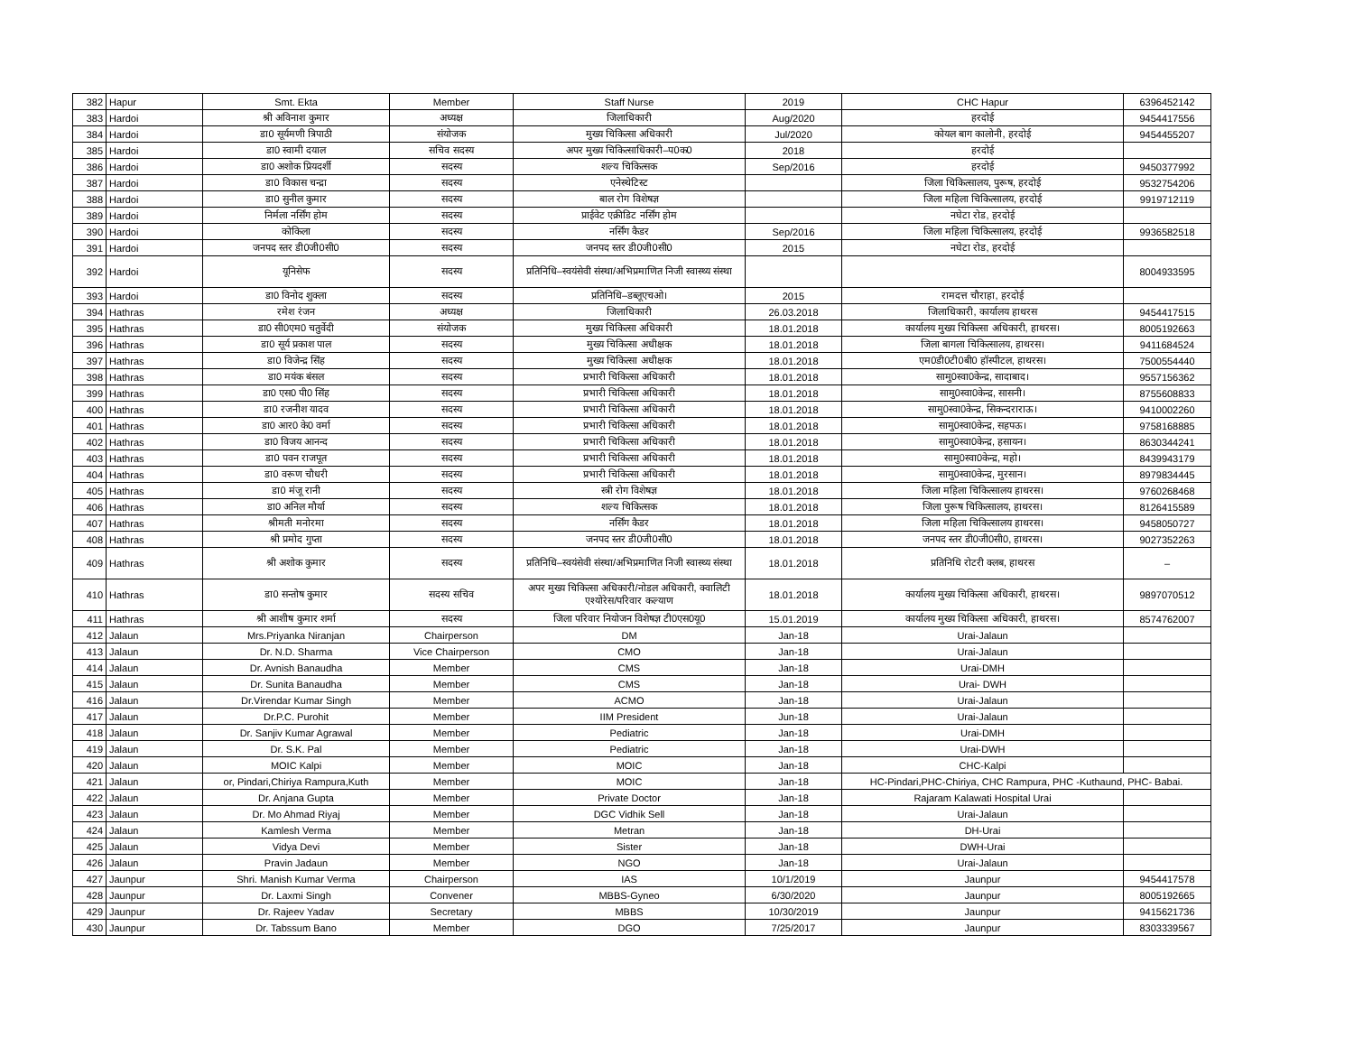| 382 | Hapur | Smt. Ekta | Member | Staff Nurse | 2019 | CHC Hapur | 6396452142 |
| 383 | Hardoi | श्री अविनाश कुमार | अध्यक्ष | जिलाधिकारी | Aug/2020 | हरदोई | 9454417556 |
| 384 | Hardoi | डा0 सूर्यमणी त्रिपाठी | संयोजक | मुख्य चिकित्सा अधिकारी | Jul/2020 | कोयल बाग कालोनी, हरदोई | 9454455207 |
| 385 | Hardoi | डा0 स्वामी दयाल | सचिव सदस्य | अपर मुख्य चिकित्साधिकारी–प0क0 | 2018 | हरदोई | |
| 386 | Hardoi | डा0 अशोक प्रियदर्शी | सदस्य | शल्य चिकित्सक | Sep/2016 | हरदोई | 9450377992 |
| 387 | Hardoi | डा0 विकास चन्द्रा | सदस्य | एनेस्थेटिस्ट | | जिला चिकित्सालय, पुरूष, हरदोई | 9532754206 |
| 388 | Hardoi | डा0 सुनील कुमार | सदस्य | बाल रोग विशेषज्ञ | | जिला महिला चिकित्सालय, हरदोई | 9919712119 |
| 389 | Hardoi | निर्मला नर्सिंग होम | सदस्य | प्राईवेट एक्रीडिट नर्सिंग होम | | नघेटा रोड, हरदोई | |
| 390 | Hardoi | कोकिला | सदस्य | नर्सिंग कैडर | Sep/2016 | जिला महिला चिकित्सालय, हरदोई | 9936582518 |
| 391 | Hardoi | जनपद स्तर डी0जी0सी0 | सदस्य | जनपद स्तर डी0जी0सी0 | 2015 | नघेटा रोड, हरदोई | |
| 392 | Hardoi | यूनिसेफ | सदस्य | प्रतिनिधि–स्वयंसेवी संस्था/अभिप्रमाणित निजी स्वास्थ्य संस्था | | | 8004933595 |
| 393 | Hardoi | डा0 विनोद शुक्ला | सदस्य | प्रतिनिधि–डब्लूएचओ। | 2015 | रामदत्त चौराहा, हरदोई | |
| 394 | Hathras | रमेश रंजन | अध्यक्ष | जिलाधिकारी | 26.03.2018 | जिलाधिकारी, कार्यालय हाथरस | 9454417515 |
| 395 | Hathras | डा0 सी0एम0 चतुर्वेदी | संयोजक | मुख्य चिकित्सा अधिकारी | 18.01.2018 | कार्यालय मुख्य चिकित्सा अधिकारी, हाथरस। | 8005192663 |
| 396 | Hathras | डा0 सूर्य प्रकाश पाल | सदस्य | मुख्य चिकित्सा अधीक्षक | 18.01.2018 | जिला बागला चिकित्सालय, हाथरस। | 9411684524 |
| 397 | Hathras | डा0 विजेन्द्र सिंह | सदस्य | मुख्य चिकित्सा अधीक्षक | 18.01.2018 | एम0डी0टी0बी0 हॉस्पीटल, हाथरस। | 7500554440 |
| 398 | Hathras | डा0 मयंक बंसल | सदस्य | प्रभारी चिकित्सा अधिकारी | 18.01.2018 | सामु0स्वा0केन्द्र, सादाबाद। | 9557156362 |
| 399 | Hathras | डा0 एस0 पी0 सिंह | सदस्य | प्रभारी चिकित्सा अधिकारी | 18.01.2018 | सामु0स्वा0केन्द्र, सासनी। | 8755608833 |
| 400 | Hathras | डा0 रजनीश यादव | सदस्य | प्रभारी चिकित्सा अधिकारी | 18.01.2018 | सामु0स्वा0केन्द्र, सिकन्दराराऊ। | 9410002260 |
| 401 | Hathras | डा0 आर0 के0 वर्मा | सदस्य | प्रभारी चिकित्सा अधिकारी | 18.01.2018 | सामु0स्वा0केन्द्र, सहपऊ। | 9758168885 |
| 402 | Hathras | डा0 विजय आनन्द | सदस्य | प्रभारी चिकित्सा अधिकारी | 18.01.2018 | सामु0स्वा0केन्द्र, हसायन। | 8630344241 |
| 403 | Hathras | डा0 पवन राजपूत | सदस्य | प्रभारी चिकित्सा अधिकारी | 18.01.2018 | सामु0स्वा0केन्द्र, महो। | 8439943179 |
| 404 | Hathras | डा0 वरूण चौधरी | सदस्य | प्रभारी चिकित्सा अधिकारी | 18.01.2018 | सामु0स्वा0केन्द्र, मुरसान। | 8979834445 |
| 405 | Hathras | डा0 मंजू रानी | सदस्य | स्त्री रोग विशेषज्ञ | 18.01.2018 | जिला महिला चिकित्सालय हाथरस। | 9760268468 |
| 406 | Hathras | डा0 अनिल मौर्या | सदस्य | शल्य चिकित्सक | 18.01.2018 | जिला पुरूष चिकित्सालय, हाथरस। | 8126415589 |
| 407 | Hathras | श्रीमती मनोरमा | सदस्य | नर्सिंग कैडर | 18.01.2018 | जिला महिला चिकित्सालय हाथरस। | 9458050727 |
| 408 | Hathras | श्री प्रमोद गुप्ता | सदस्य | जनपद स्तर डी0जी0सी0 | 18.01.2018 | जनपद स्तर डी0जी0सी0, हाथरस। | 9027352263 |
| 409 | Hathras | श्री अशोक कुमार | सदस्य | प्रतिनिधि–स्वयंसेवी संस्था/अभिप्रमाणित निजी स्वास्थ्य संस्था | 18.01.2018 | प्रतिनिधि रोटरी क्लब, हाथरस | – |
| 410 | Hathras | डा0 सन्तोष कुमार | सदस्य सचिव | अपर मुख्य चिकित्सा अधिकारी/नोडल अधिकारी, क्वालिटी एश्योरेस/परिवार कल्याण | 18.01.2018 | कार्यालय मुख्य चिकित्सा अधिकारी, हाथरस। | 9897070512 |
| 411 | Hathras | श्री आशीष कुमार शर्मा | सदस्य | जिला परिवार नियोजन विशेषज्ञ टी0एस0यू0 | 15.01.2019 | कार्यालय मुख्य चिकित्सा अधिकारी, हाथरस। | 8574762007 |
| 412 | Jalaun | Mrs.Priyanka Niranjan | Chairperson | DM | Jan-18 | Urai-Jalaun | |
| 413 | Jalaun | Dr. N.D. Sharma | Vice Chairperson | CMO | Jan-18 | Urai-Jalaun | |
| 414 | Jalaun | Dr. Avnish Banaudha | Member | CMS | Jan-18 | Urai-DMH | |
| 415 | Jalaun | Dr. Sunita Banaudha | Member | CMS | Jan-18 | Urai- DWH | |
| 416 | Jalaun | Dr.Virendar Kumar Singh | Member | ACMO | Jan-18 | Urai-Jalaun | |
| 417 | Jalaun | Dr.P.C. Purohit | Member | IIM President | Jun-18 | Urai-Jalaun | |
| 418 | Jalaun | Dr. Sanjiv Kumar Agrawal | Member | Pediatric | Jan-18 | Urai-DMH | |
| 419 | Jalaun | Dr. S.K. Pal | Member | Pediatric | Jan-18 | Urai-DWH | |
| 420 | Jalaun | MOIC Kalpi | Member | MOIC | Jan-18 | CHC-Kalpi | |
| 421 | Jalaun | or, Pindari,Chiriya Rampura,Kuth | Member | MOIC | Jan-18 | HC-Pindari,PHC-Chiriya, CHC Rampura, PHC -Kuthaund, PHC- Babai. | |
| 422 | Jalaun | Dr. Anjana Gupta | Member | Private Doctor | Jan-18 | Rajaram Kalawati Hospital Urai | |
| 423 | Jalaun | Dr. Mo Ahmad Riyaj | Member | DGC Vidhik Sell | Jan-18 | Urai-Jalaun | |
| 424 | Jalaun | Kamlesh Verma | Member | Metran | Jan-18 | DH-Urai | |
| 425 | Jalaun | Vidya Devi | Member | Sister | Jan-18 | DWH-Urai | |
| 426 | Jalaun | Pravin Jadaun | Member | NGO | Jan-18 | Urai-Jalaun | |
| 427 | Jaunpur | Shri. Manish Kumar Verma | Chairperson | IAS | 10/1/2019 | Jaunpur | 9454417578 |
| 428 | Jaunpur | Dr. Laxmi Singh | Convener | MBBS-Gyneo | 6/30/2020 | Jaunpur | 8005192665 |
| 429 | Jaunpur | Dr. Rajeev Yadav | Secretary | MBBS | 10/30/2019 | Jaunpur | 9415621736 |
| 430 | Jaunpur | Dr. Tabssum Bano | Member | DGO | 7/25/2017 | Jaunpur | 8303339567 |